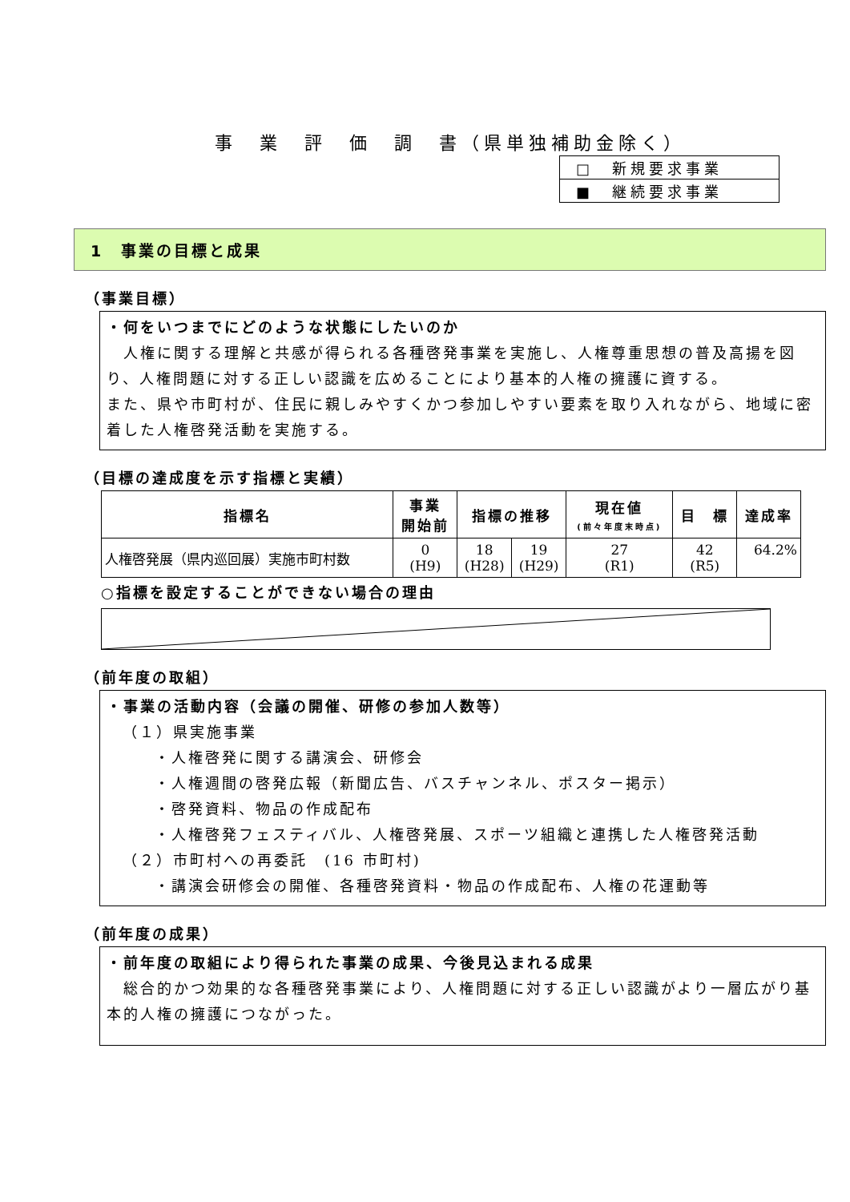事　業　評　価　調　書（県単独補助金除く）
| □ 新規要求事業 |
| ■ 継続要求事業 |
1　事業の目標と成果
（事業目標）
・何をいつまでにどのような状態にしたいのか
　人権に関する理解と共感が得られる各種啓発事業を実施し、人権尊重思想の普及高揚を図り、人権問題に対する正しい認識を広めることにより基本的人権の擁護に資する。
また、県や市町村が、住民に親しみやすくかつ参加しやすい要素を取り入れながら、地域に密着した人権啓発活動を実施する。
（目標の達成度を示す指標と実績）
| 指標名 | 事業 開始前 | 指標の推移 | | 現在値 (前々年度末時点) | 目 標 | 達成率 |
| --- | --- | --- | --- | --- | --- | --- |
| 人権啓発展（県内巡回展）実施市町村数 | 0 (H9) | 18 (H28) | 19 (H29) | 27 (R1) | 42 (R5) | 64.2% |
○指標を設定することができない場合の理由
（前年度の取組）
・事業の活動内容（会議の開催、研修の参加人数等）
（１）県実施事業
・人権啓発に関する講演会、研修会
・人権週間の啓発広報（新聞広告、バスチャンネル、ポスター掲示）
・啓発資料、物品の作成配布
・人権啓発フェスティバル、人権啓発展、スポーツ組織と連携した人権啓発活動
（２）市町村への再委託　(16 市町村)
・講演会研修会の開催、各種啓発資料・物品の作成配布、人権の花運動等
（前年度の成果）
・前年度の取組により得られた事業の成果、今後見込まれる成果
　総合的かつ効果的な各種啓発事業により、人権問題に対する正しい認識がより一層広がり基本的人権の擁護につながった。